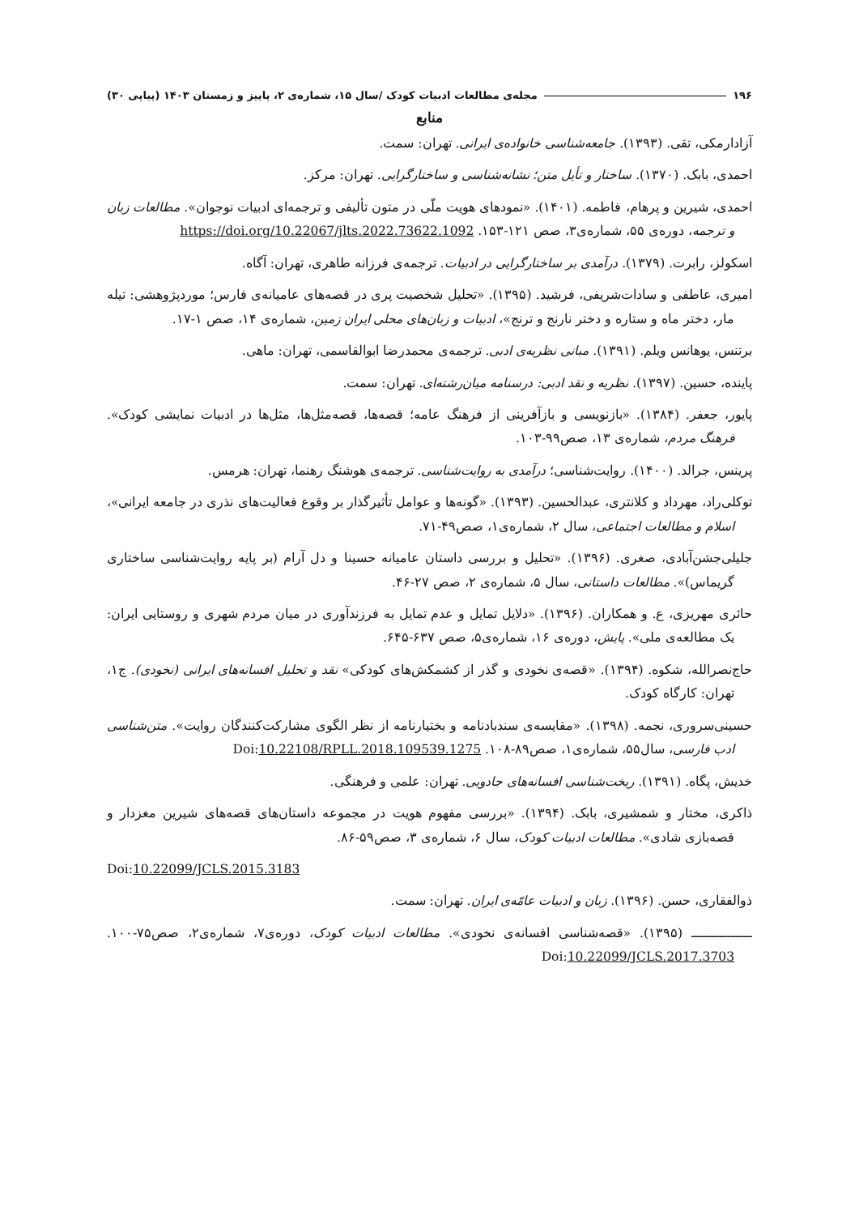۱۹۶ مجله‌ی مطالعات ادبیات کودک /سال ۱۵، شماره‌ی ۲، پاییز و زمستان ۱۴۰۳ (پیاپی ۳۰)
منابع
آزادارمکی، تقی. (۱۳۹۳). جامعه‌شناسی خانواده‌ی ایرانی. تهران: سمت.
احمدی، بابک. (۱۳۷۰). ساختار و تأیل متن؛ نشانه‌شناسی و ساختارگرایی. تهران: مرکز.
احمدی، شیرین و پرهام، فاطمه. (۱۴۰۱). «نمودهای هویت ملّی در متون تألیفی و ترجمه‌ای ادبیات نوجوان». مطالعات زبان و ترجمه، دوره‌ی ۵۵، شماره‌ی۳، صص ۱۲۱-۱۵۳. https://doi.org/10.22067/jlts.2022.73622.1092
اسکولز، رابرت. (۱۳۷۹). درآمدی بر ساختارگرایی در ادبیات. ترجمه‌ی فرزانه طاهری، تهران: آگاه.
امیری، عاطفی و سادات‌شریفی، فرشید. (۱۳۹۵). «تحلیل شخصیت پری در قصه‌های عامیانه‌ی فارس؛ موردپژوهشی: تیله مار، دختر ماه و ستاره و دختر نارنج و ترنج»، ادبیات و زبان‌های محلی ایران زمین، شماره‌ی ۱۴، صص ۱-۱۷.
برتنس، یوهانس ویلم. (۱۳۹۱). مبانی نظریه‌ی ادبی. ترجمه‌ی محمدرضا ابوالقاسمی، تهران: ماهی.
پاینده، حسین. (۱۳۹۷). نظریه و نقد ادبی: درسنامه میان‌رشته‌ای. تهران: سمت.
پایور، جعفر. (۱۳۸۴). «بازنویسی و بازآفرینی از فرهنگ عامه؛ قصه‌ها، قصه‌مثل‌ها، مثل‌ها در ادبیات نمایشی کودک». فرهنگ مردم، شماره‌ی ۱۳، صص۹۹-۱۰۳.
پرینس، جرالد. (۱۴۰۰). روایت‌شناسی؛ درآمدی به روایت‌شناسی. ترجمه‌ی هوشنگ رهنما، تهران: هرمس.
توکلی‌راد، مهرداد و کلانتری، عبدالحسین. (۱۳۹۳). «گونه‌ها و عوامل تأثیرگذار بر وقوع فعالیت‌های نذری در جامعه ایرانی»، اسلام و مطالعات اجتماعی، سال ۲، شماره‌ی۱، صص۴۹-۷۱.
جلیلی‌جشن‌آبادی، صغری. (۱۳۹۶). «تحلیل و بررسی داستان عامیانه حسینا و دل آرام (بر پایه روایت‌شناسی ساختاری گریماس)». مطالعات داستانی، سال ۵، شماره‌ی ۲، صص ۲۷-۴۶.
حائری مهریزی، ع. و همکاران. (۱۳۹۶). «دلایل تمایل و عدم تمایل به فرزندآوری در میان مردم شهری و روستایی ایران: یک مطالعه‌ی ملی». پایش، دوره‌ی ۱۶، شماره‌ی۵، صص ۶۳۷-۶۴۵.
حاج‌نصرالله، شکوه. (۱۳۹۴). «قصه‌ی نخودی و گذر از کشمکش‌های کودکی» نقد و تحلیل افسانه‌های ایرانی (نخودی). ج۱، تهران: کارگاه کودک.
حسینی‌سروری، نجمه. (۱۳۹۸). «مقایسه‌ی سندبادنامه و بختیارنامه از نظر الگوی مشارکت‌کنندگان روایت». متن‌شناسی ادب فارسی، سال۵۵، شماره‌ی۱، صص۸۹-۱۰۸. Doi:10.22108/RPLL.2018.109539.1275
خدیش، پگاه. (۱۳۹۱). ریخت‌شناسی افسانه‌های جادویی. تهران: علمی و فرهنگی.
ذاکری، مختار و شمشیری، بابک. (۱۳۹۴). «بررسی مفهوم هویت در مجموعه داستان‌های قصه‌های شیرین مغزدار و قصه‌بازی شادی». مطالعات ادبیات کودک، سال ۶، شماره‌ی ۳، صص۵۹-۸۶.
Doi:10.22099/JCLS.2015.3183
ذوالفقاری، حسن. (۱۳۹۶). زبان و ادبیات عامّه‌ی ایران. تهران: سمت.
ـــــــــــــــ (۱۳۹۵). «قصه‌شناسی افسانه‌ی نخودی». مطالعات ادبیات کودک، دوره‌ی۷، شماره‌ی۲، صص۷۵-۱۰۰. Doi:10.22099/JCLS.2017.3703